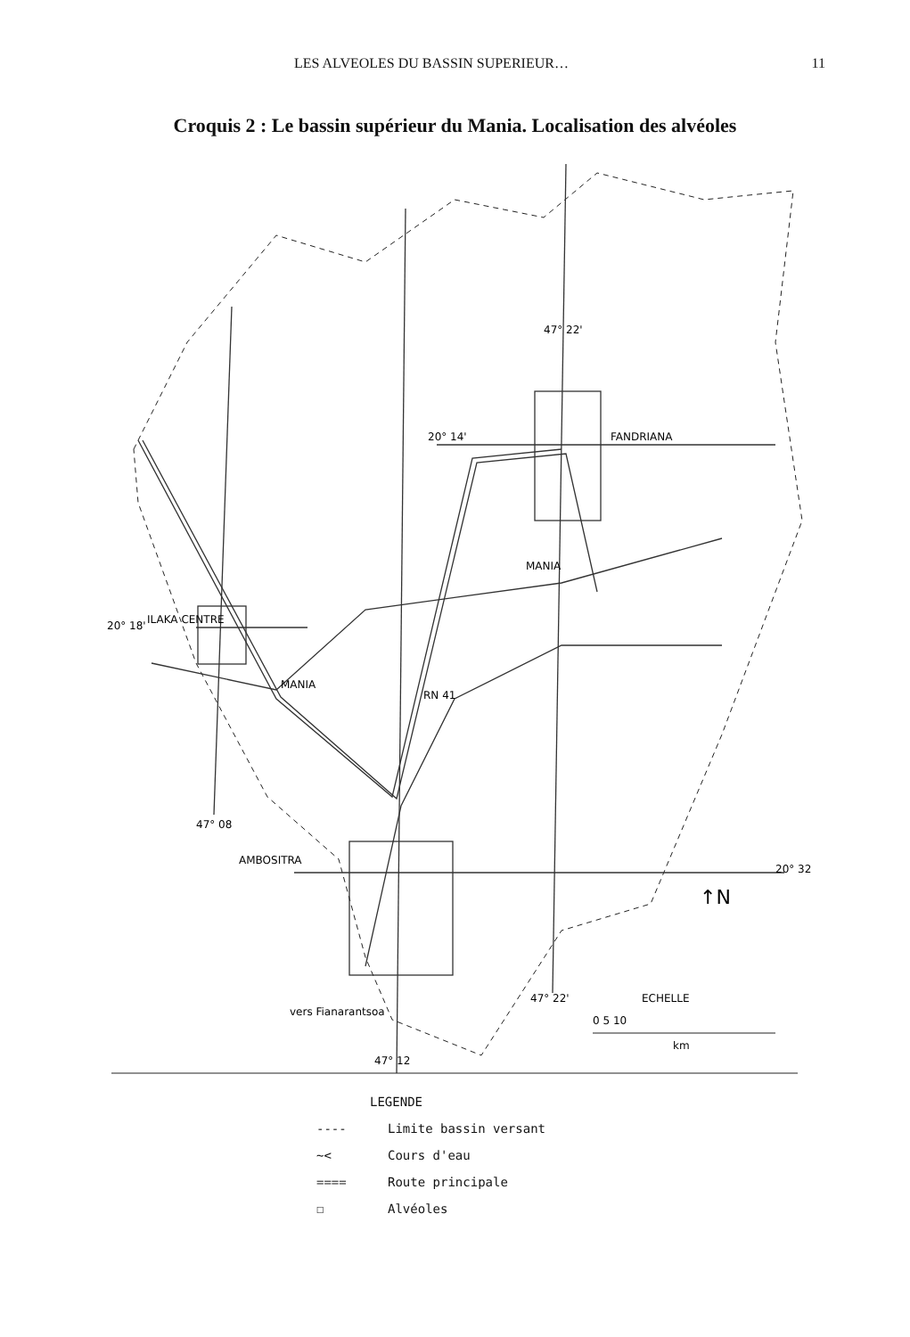LES ALVEOLES DU BASSIN SUPERIEUR… 11
Croquis 2 : Le bassin supérieur du Mania. Localisation des alvéoles
47° 22'
FANDRIANA
20° 14'
ILAKA CENTRE
20° 18'
MANIA
MANIA
RN 41
47° 08
AMBOSITRA
20° 32
↑N
47° 22'
vers Fianarantsoa
47° 12
ECHELLE
0 5 10
km
LEGENDE
---- Limite bassin versant
~< Cours d'eau
==== Route principale
☐ Alvéoles